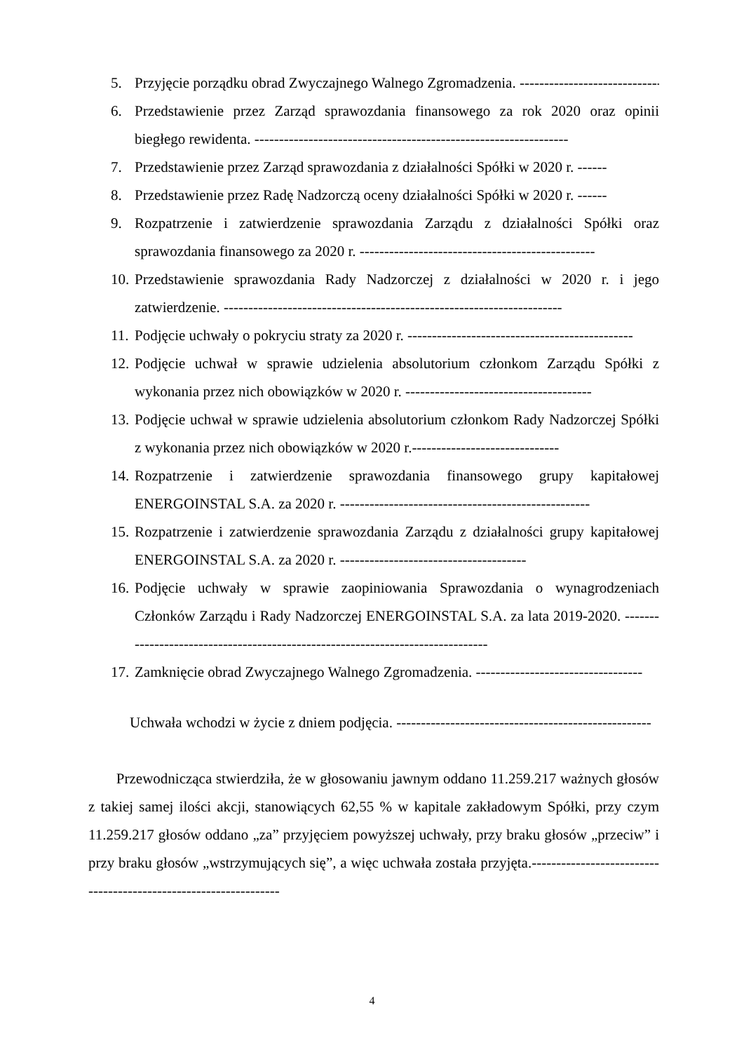5. Przyjęcie porządku obrad Zwyczajnego Walnego Zgromadzenia. ------------------------------
6. Przedstawienie przez Zarząd sprawozdania finansowego za rok 2020 oraz opinii biegłego rewidenta. ----------------------------------------------------------------
7. Przedstawienie przez Zarząd sprawozdania z działalności Spółki w 2020 r. ------
8. Przedstawienie przez Radę Nadzorczą oceny działalności Spółki w 2020 r. ------
9. Rozpatrzenie i zatwierdzenie sprawozdania Zarządu z działalności Spółki oraz sprawozdania finansowego za 2020 r. ------------------------------------------------
10. Przedstawienie sprawozdania Rady Nadzorczej z działalności w 2020 r. i jego zatwierdzenie. ---------------------------------------------------------------------
11. Podjęcie uchwały o pokryciu straty za 2020 r. ----------------------------------------------
12. Podjęcie uchwał w sprawie udzielenia absolutorium członkom Zarządu Spółki z wykonania przez nich obowiązków w 2020 r. --------------------------------------
13. Podjęcie uchwał w sprawie udzielenia absolutorium członkom Rady Nadzorczej Spółki z wykonania przez nich obowiązków w 2020 r.------------------------------
14. Rozpatrzenie i zatwierdzenie sprawozdania finansowego grupy kapitałowej ENERGOINSTAL S.A. za 2020 r. ---------------------------------------------------
15. Rozpatrzenie i zatwierdzenie sprawozdania Zarządu z działalności grupy kapitałowej ENERGOINSTAL S.A. za 2020 r. --------------------------------------
16. Podjęcie uchwały w sprawie zaopiniowania Sprawozdania o wynagrodzeniach Członków Zarządu i Rady Nadzorczej ENERGOINSTAL S.A. za lata 2019-2020. -------------------------------------------------------------------------------
17. Zamknięcie obrad Zwyczajnego Walnego Zgromadzenia. ----------------------------------
Uchwała wchodzi w życie z dniem podjęcia. ----------------------------------------------------
Przewodnicząca stwierdziła, że w głosowaniu jawnym oddano 11.259.217 ważnych głosów z takiej samej ilości akcji, stanowiących 62,55 % w kapitale zakładowym Spółki, przy czym 11.259.217 głosów oddano „za” przyjęciem powyższej uchwały, przy braku głosów „przeciw” i przy braku głosów „wstrzymujących się”, a więc uchwała została przyjęta.-----------------------------------------------------------------
4